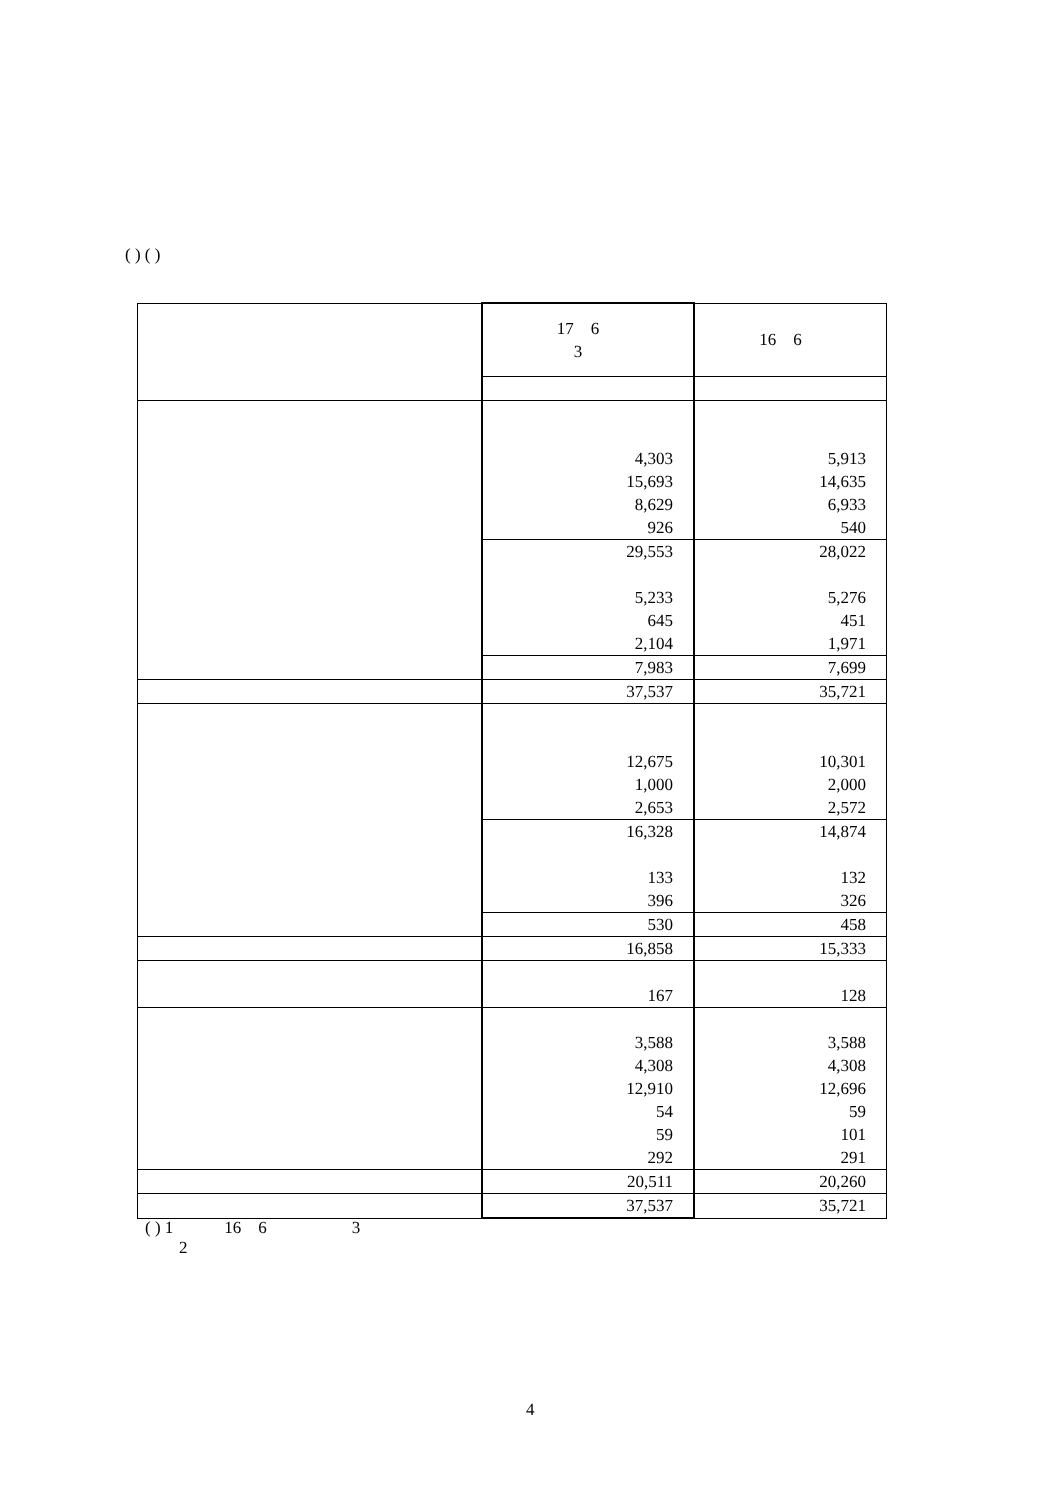( ) ( )
| | 17 6 3 | 16 6 |
| | 4,303 | 5,913 |
| | 15,693 | 14,635 |
| | 8,629 | 6,933 |
| | 926 | 540 |
| | 29,553 | 28,022 |
| | 5,233 | 5,276 |
| | 645 | 451 |
| | 2,104 | 1,971 |
| | 7,983 | 7,699 |
| | 37,537 | 35,721 |
| | 12,675 | 10,301 |
| | 1,000 | 2,000 |
| | 2,653 | 2,572 |
| | 16,328 | 14,874 |
| | 133 | 132 |
| | 396 | 326 |
| | 530 | 458 |
| | 16,858 | 15,333 |
| | 167 | 128 |
| | 3,588 | 3,588 |
| | 4,308 | 4,308 |
| | 12,910 | 12,696 |
| | 54 | 59 |
| | 59 | 101 |
| | 292 | 291 |
| | 20,511 | 20,260 |
| | 37,537 | 35,721 |
( ) 1　　　16　6　　　　　3
　　2
4